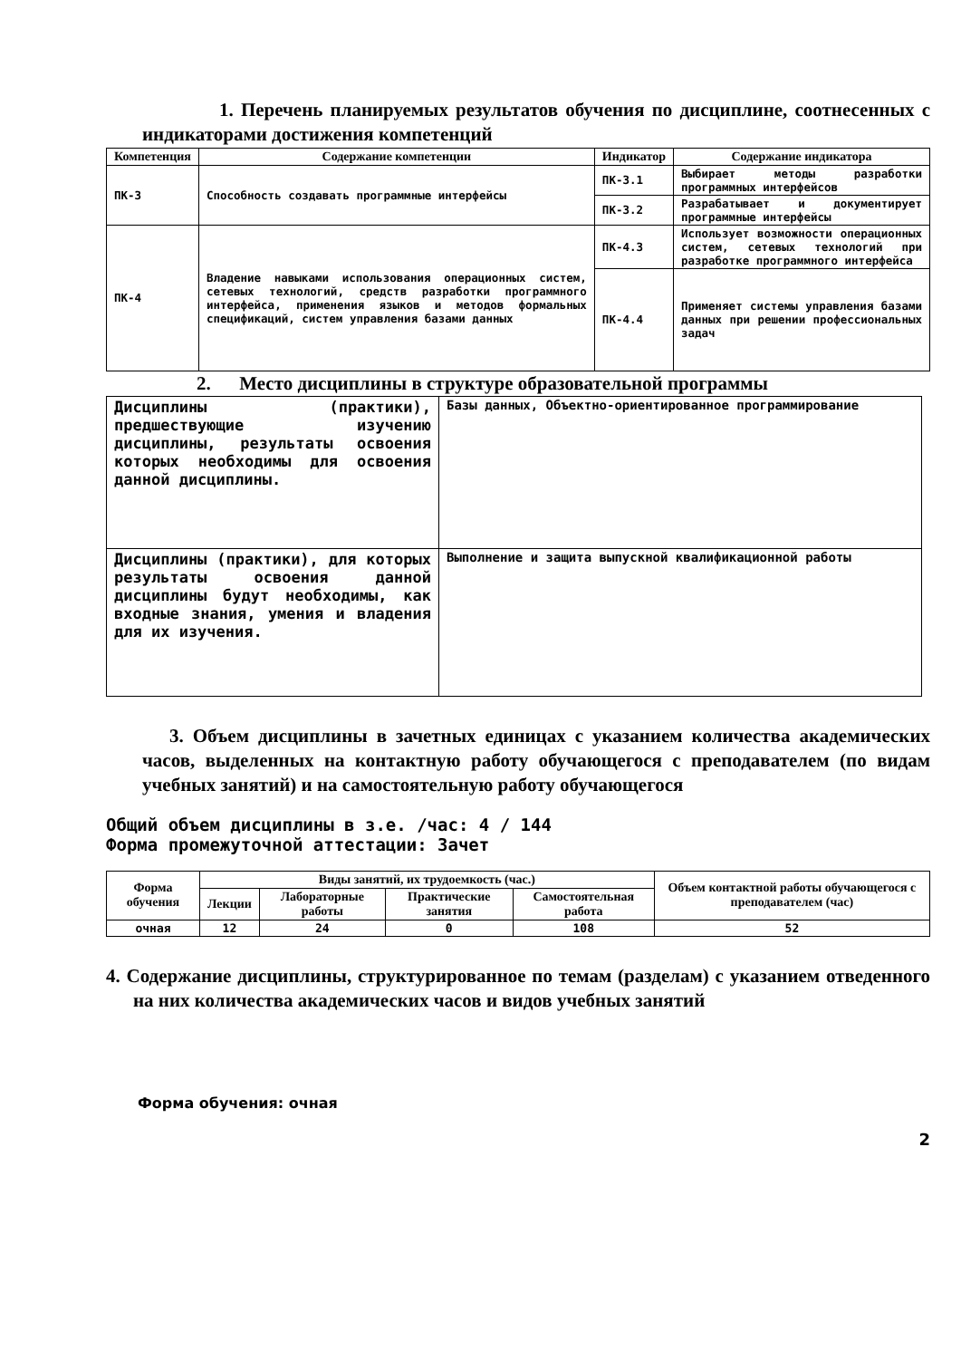1. Перечень планируемых результатов обучения по дисциплине, соотнесенных с индикаторами достижения компетенций
| Компетенция | Содержание компетенции | Индикатор | Содержание индикатора |
| --- | --- | --- | --- |
| ПК-3 | Способность создавать программные интерфейсы | ПК-3.1 | Выбирает методы разработки программных интерфейсов |
| | | ПК-3.2 | Разрабатывает и документирует программные интерфейсы |
| ПК-4 | Владение навыками использования операционных систем, сетевых технологий, средств разработки программного интерфейса, применения языков и методов формальных спецификаций, систем управления базами данных | ПК-4.3 | Использует возможности операционных систем, сетевых технологий при разработке программного интерфейса |
| | | ПК-4.4 | Применяет системы управления базами данных при решении профессиональных задач |
2. Место дисциплины в структуре образовательной программы
| Дисциплины (практики), предшествующие изучению дисциплины, результаты освоения которых необходимы для освоения данной дисциплины. | Базы данных, Объектно-ориентированное программирование |
| Дисциплины (практики), для которых результаты освоения данной дисциплины будут необходимы, как входные знания, умения и владения для их изучения. | Выполнение и защита выпускной квалификационной работы |
3. Объем дисциплины в зачетных единицах с указанием количества академических часов, выделенных на контактную работу обучающегося с преподавателем (по видам учебных занятий) и на самостоятельную работу обучающегося
Общий объем дисциплины в з.е. /час: 4 / 144
Форма промежуточной аттестации: Зачет
| Форма обучения | Виды занятий, их трудоемкость (час.) | | | | Объем контактной работы обучающегося с преподавателем (час) |
| --- | --- | --- | --- | --- | --- |
| | Лекции | Лабораторные работы | Практические занятия | Самостоятельная работа | |
| очная | 12 | 24 | 0 | 108 | 52 |
4. Содержание дисциплины, структурированное по темам (разделам) с указанием отведенного на них количества академических часов и видов учебных занятий
Форма обучения: очная
2